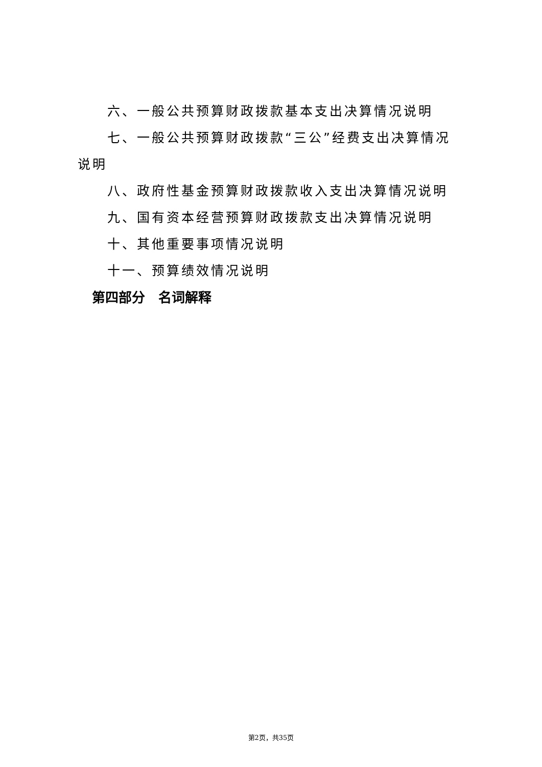六、一般公共预算财政拨款基本支出决算情况说明
七、一般公共预算财政拨款“三公”经费支出决算情况说明
八、政府性基金预算财政拨款收入支出决算情况说明
九、国有资本经营预算财政拨款支出决算情况说明
十、其他重要事项情况说明
十一、预算绩效情况说明
第四部分　名词解释
第2页，共35页